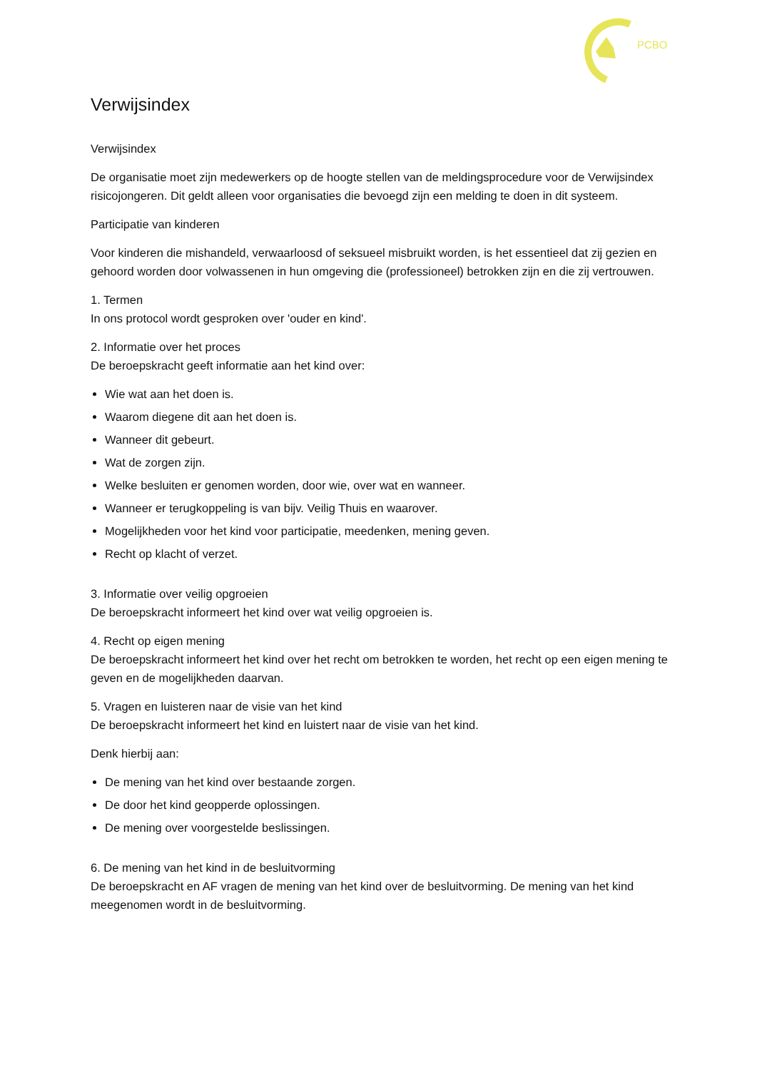PCBO
Verwijsindex
Verwijsindex
De organisatie moet zijn medewerkers op de hoogte stellen van de meldingsprocedure voor de Verwijsindex risicojongeren. Dit geldt alleen voor organisaties die bevoegd zijn een melding te doen in dit systeem.
Participatie van kinderen
Voor kinderen die mishandeld, verwaarloosd of seksueel misbruikt worden, is het essentieel dat zij gezien en gehoord worden door volwassenen in hun omgeving die (professioneel) betrokken zijn en die zij vertrouwen.
1. Termen
In ons protocol wordt gesproken over 'ouder en kind'.
2. Informatie over het proces
De beroepskracht geeft informatie aan het kind over:
Wie wat aan het doen is.
Waarom diegene dit aan het doen is.
Wanneer dit gebeurt.
Wat de zorgen zijn.
Welke besluiten er genomen worden, door wie, over wat en wanneer.
Wanneer er terugkoppeling is van bijv. Veilig Thuis en waarover.
Mogelijkheden voor het kind voor participatie, meedenken, mening geven.
Recht op klacht of verzet.
3. Informatie over veilig opgroeien
De beroepskracht informeert het kind over wat veilig opgroeien is.
4. Recht op eigen mening
De beroepskracht informeert het kind over het recht om betrokken te worden, het recht op een eigen mening te geven en de mogelijkheden daarvan.
5. Vragen en luisteren naar de visie van het kind
De beroepskracht informeert het kind en luistert naar de visie van het kind.
Denk hierbij aan:
De mening van het kind over bestaande zorgen.
De door het kind geopperde oplossingen.
De mening over voorgestelde beslissingen.
6. De mening van het kind in de besluitvorming
De beroepskracht en AF vragen de mening van het kind over de besluitvorming. De mening van het kind meegenomen wordt in de besluitvorming.